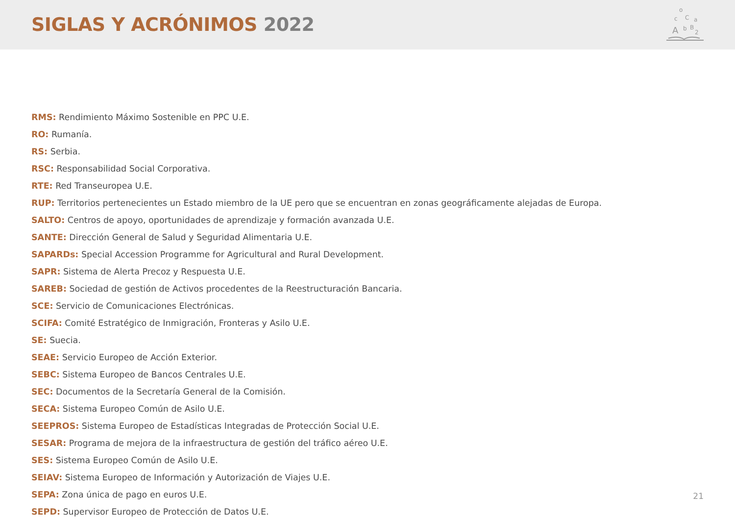SIGLAS Y ACRÓNIMOS 2022
A
B
C
o
c
a
b
2
RMS: Rendimiento Máximo Sostenible en PPC U.E.
RO: Rumanía.
RS: Serbia.
RSC: Responsabilidad Social Corporativa.
RTE: Red Transeuropea U.E.
RUP: Territorios pertenecientes un Estado miembro de la UE pero que se encuentran en zonas geográficamente alejadas de Europa.
SALTO: Centros de apoyo, oportunidades de aprendizaje y formación avanzada U.E.
SANTE: Dirección General de Salud y Seguridad Alimentaria U.E.
SAPARDs: Special Accession Programme for Agricultural and Rural Development.
SAPR: Sistema de Alerta Precoz y Respuesta U.E.
SAREB: Sociedad de gestión de Activos procedentes de la Reestructuración Bancaria.
SCE: Servicio de Comunicaciones Electrónicas.
SCIFA: Comité Estratégico de Inmigración, Fronteras y Asilo U.E.
SE: Suecia.
SEAE: Servicio Europeo de Acción Exterior.
SEBC: Sistema Europeo de Bancos Centrales U.E.
SEC: Documentos de la Secretaría General de la Comisión.
SECA: Sistema Europeo Común de Asilo U.E.
SEEPROS: Sistema Europeo de Estadísticas Integradas de Protección Social U.E.
SESAR: Programa de mejora de la infraestructura de gestión del tráfico aéreo U.E.
SES: Sistema Europeo Común de Asilo U.E.
SEIAV: Sistema Europeo de Información y Autorización de Viajes U.E.
SEPA: Zona única de pago en euros U.E.
SEPD: Supervisor Europeo de Protección de Datos U.E.
21